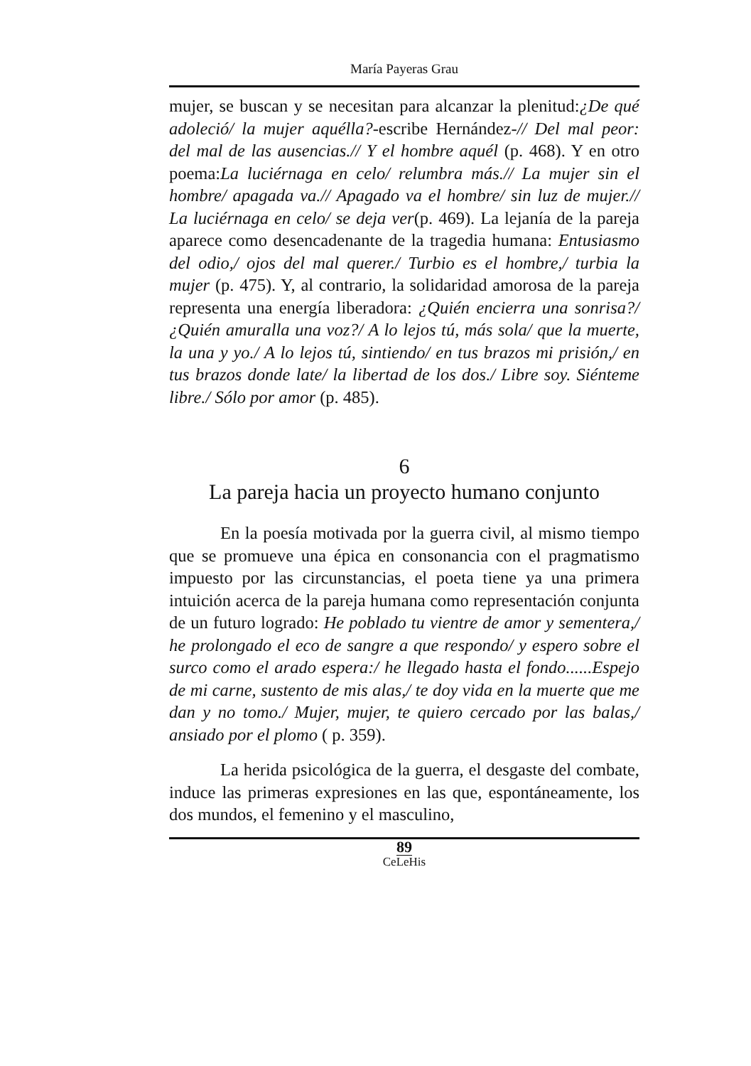María Payeras Grau
mujer, se buscan y se necesitan para alcanzar la plenitud:¿De qué adoleció/ la mujer aquélla?-escribe Hernández-// Del mal peor: del mal de las ausencias.// Y el hombre aquél (p. 468). Y en otro poema:La luciérnaga en celo/ relumbra más.// La mujer sin el hombre/ apagada va.// Apagado va el hombre/ sin luz de mujer.// La luciérnaga en celo/ se deja ver(p. 469). La lejanía de la pareja aparece como desencadenante de la tragedia humana: Entusiasmo del odio,/ ojos del mal querer./ Turbio es el hombre,/ turbia la mujer (p. 475). Y, al contrario, la solidaridad amorosa de la pareja representa una energía liberadora: ¿Quién encierra una sonrisa?/ ¿Quién amuralla una voz?/ A lo lejos tú, más sola/ que la muerte, la una y yo./ A lo lejos tú, sintiendo/ en tus brazos mi prisión,/ en tus brazos donde late/ la libertad de los dos./ Libre soy. Siénteme libre./ Sólo por amor (p. 485).
6
La pareja hacia un proyecto humano conjunto
En la poesía motivada por la guerra civil, al mismo tiempo que se promueve una épica en consonancia con el pragmatismo impuesto por las circunstancias, el poeta tiene ya una primera intuición acerca de la pareja humana como representación conjunta de un futuro logrado: He poblado tu vientre de amor y sementera,/ he prolongado el eco de sangre a que respondo/ y espero sobre el surco como el arado espera:/ he llegado hasta el fondo......Espejo de mi carne, sustento de mis alas,/ te doy vida en la muerte que me dan y no tomo./ Mujer, mujer, te quiero cercado por las balas,/ ansiado por el plomo ( p. 359).
La herida psicológica de la guerra, el desgaste del combate, induce las primeras expresiones en las que, espontáneamente, los dos mundos, el femenino y el masculino,
89
CeLeHis